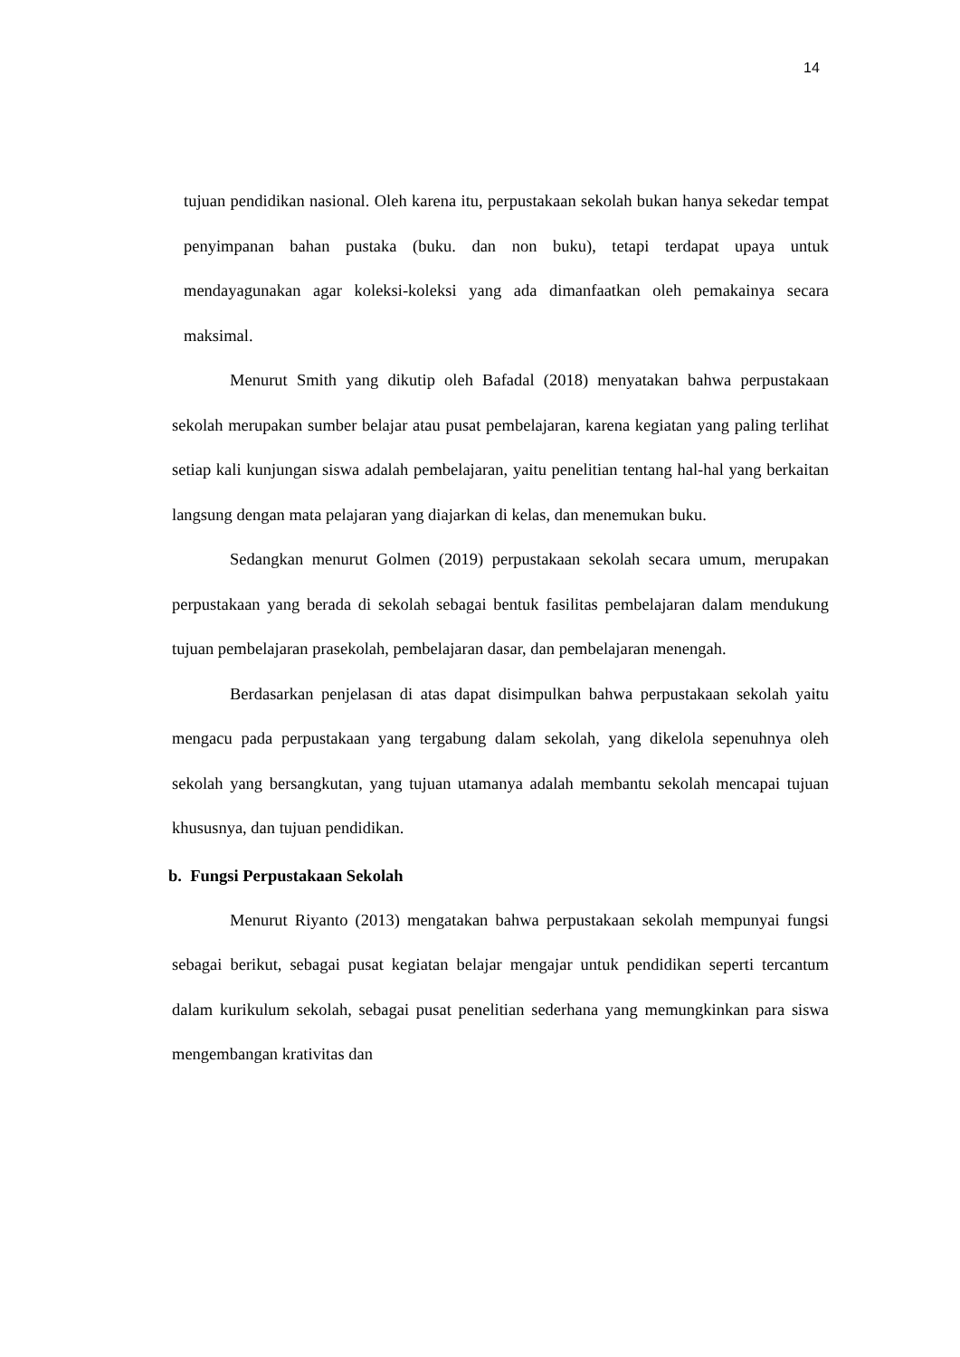14
tujuan pendidikan nasional. Oleh karena itu, perpustakaan sekolah bukan hanya sekedar tempat penyimpanan bahan pustaka (buku. dan non buku), tetapi terdapat upaya untuk mendayagunakan agar koleksi-koleksi yang ada dimanfaatkan oleh pemakainya secara maksimal.
Menurut Smith yang dikutip oleh Bafadal (2018) menyatakan bahwa perpustakaan sekolah merupakan sumber belajar atau pusat pembelajaran, karena kegiatan yang paling terlihat setiap kali kunjungan siswa adalah pembelajaran, yaitu penelitian tentang hal-hal yang berkaitan langsung dengan mata pelajaran yang diajarkan di kelas, dan menemukan buku.
Sedangkan menurut Golmen (2019) perpustakaan sekolah secara umum, merupakan perpustakaan yang berada di sekolah sebagai bentuk fasilitas pembelajaran dalam mendukung tujuan pembelajaran prasekolah, pembelajaran dasar, dan pembelajaran menengah.
Berdasarkan penjelasan di atas dapat disimpulkan bahwa perpustakaan sekolah yaitu mengacu pada perpustakaan yang tergabung dalam sekolah, yang dikelola sepenuhnya oleh sekolah yang bersangkutan, yang tujuan utamanya adalah membantu sekolah mencapai tujuan khususnya, dan tujuan pendidikan.
b. Fungsi Perpustakaan Sekolah
Menurut Riyanto (2013) mengatakan bahwa perpustakaan sekolah mempunyai fungsi sebagai berikut, sebagai pusat kegiatan belajar mengajar untuk pendidikan seperti tercantum dalam kurikulum sekolah, sebagai pusat penelitian sederhana yang memungkinkan para siswa mengembangan krativitas dan